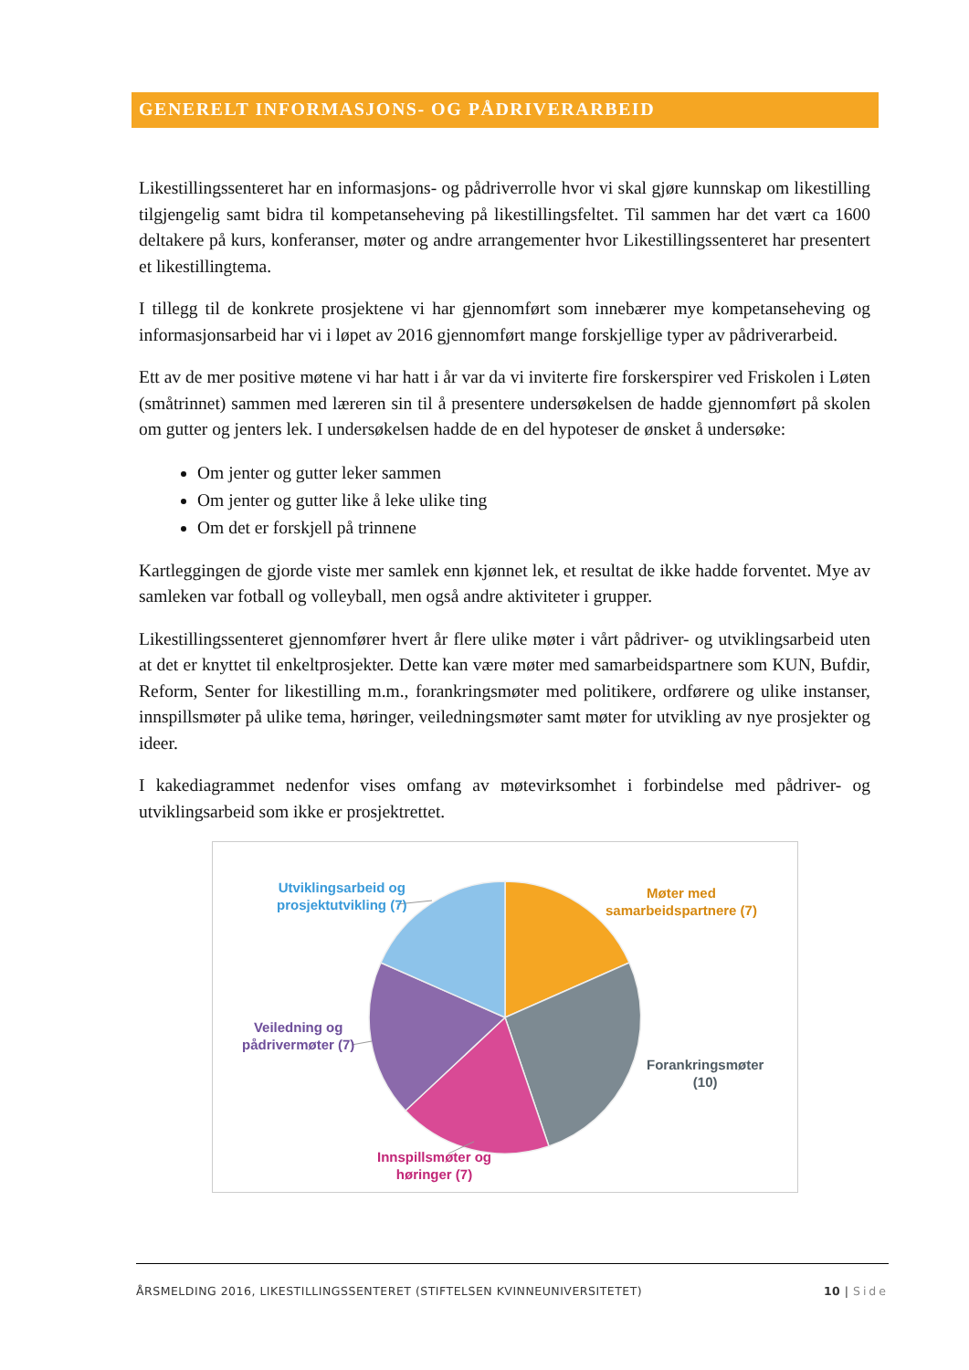GENERELT INFORMASJONS- OG PÅDRIVERARBEID
Likestillingssenteret har en informasjons- og pådriverrolle hvor vi skal gjøre kunnskap om likestilling tilgjengelig samt bidra til kompetanseheving på likestillingsfeltet. Til sammen har det vært ca 1600 deltakere på kurs, konferanser, møter og andre arrangementer hvor Likestil­lingssenteret har presentert et likestillingtema.
I tillegg til de konkrete prosjektene vi har gjennomført som innebærer mye kompetanseheving og informasjonsarbeid har vi i løpet av 2016 gjennomført mange forskjellige typer av pådri­verarbeid.
Ett av de mer positive møtene vi har hatt i år var da vi inviterte fire forskerspirer ved Friskolen i Løten (småtrinnet) sammen med læreren sin til å presentere undersøkelsen de hadde gjen­nomført på skolen om gutter og jenters lek. I undersøkelsen hadde de en del hypoteser de ønsket å undersøke:
Om jenter og gutter leker sammen
Om jenter og gutter like å leke ulike ting
Om det er forskjell på trinnene
Kartleggingen de gjorde viste mer samlek enn kjønnet lek, et resultat de ikke hadde forventet. Mye av samleken var fotball og volleyball, men også andre aktiviteter i grupper.
Likestillingssenteret gjennomfører hvert år flere ulike møter i vårt pådriver- og utviklingsar­beid uten at det er knyttet til enkeltprosjekter. Dette kan være møter med samarbeidspartnere som KUN, Bufdir, Reform, Senter for likestilling m.m., forankringsmøter med politikere, ord­førere og ulike instanser, innspillsmøter på ulike tema, høringer, veiledningsmøter samt møter for utvikling av nye prosjekter og ideer.
I kakediagrammet nedenfor vises omfang av møtevirksomhet i forbindelse med pådriver- og utviklingsarbeid som ikke er prosjektrettet.
Utviklingsarbeid og
prosjektutvikling (7)
Møter med
samarbeidspartnere (7)
Veiledning og
pådrivermøter (7)
Forankringsmøter
(10)
Innspillsmøter og
høringer (7)
ÅRSMELDING 2016, LIKESTILLINGSSENTERET (STIFTELSEN KVINNEUNIVERSITETET) 10 | Side